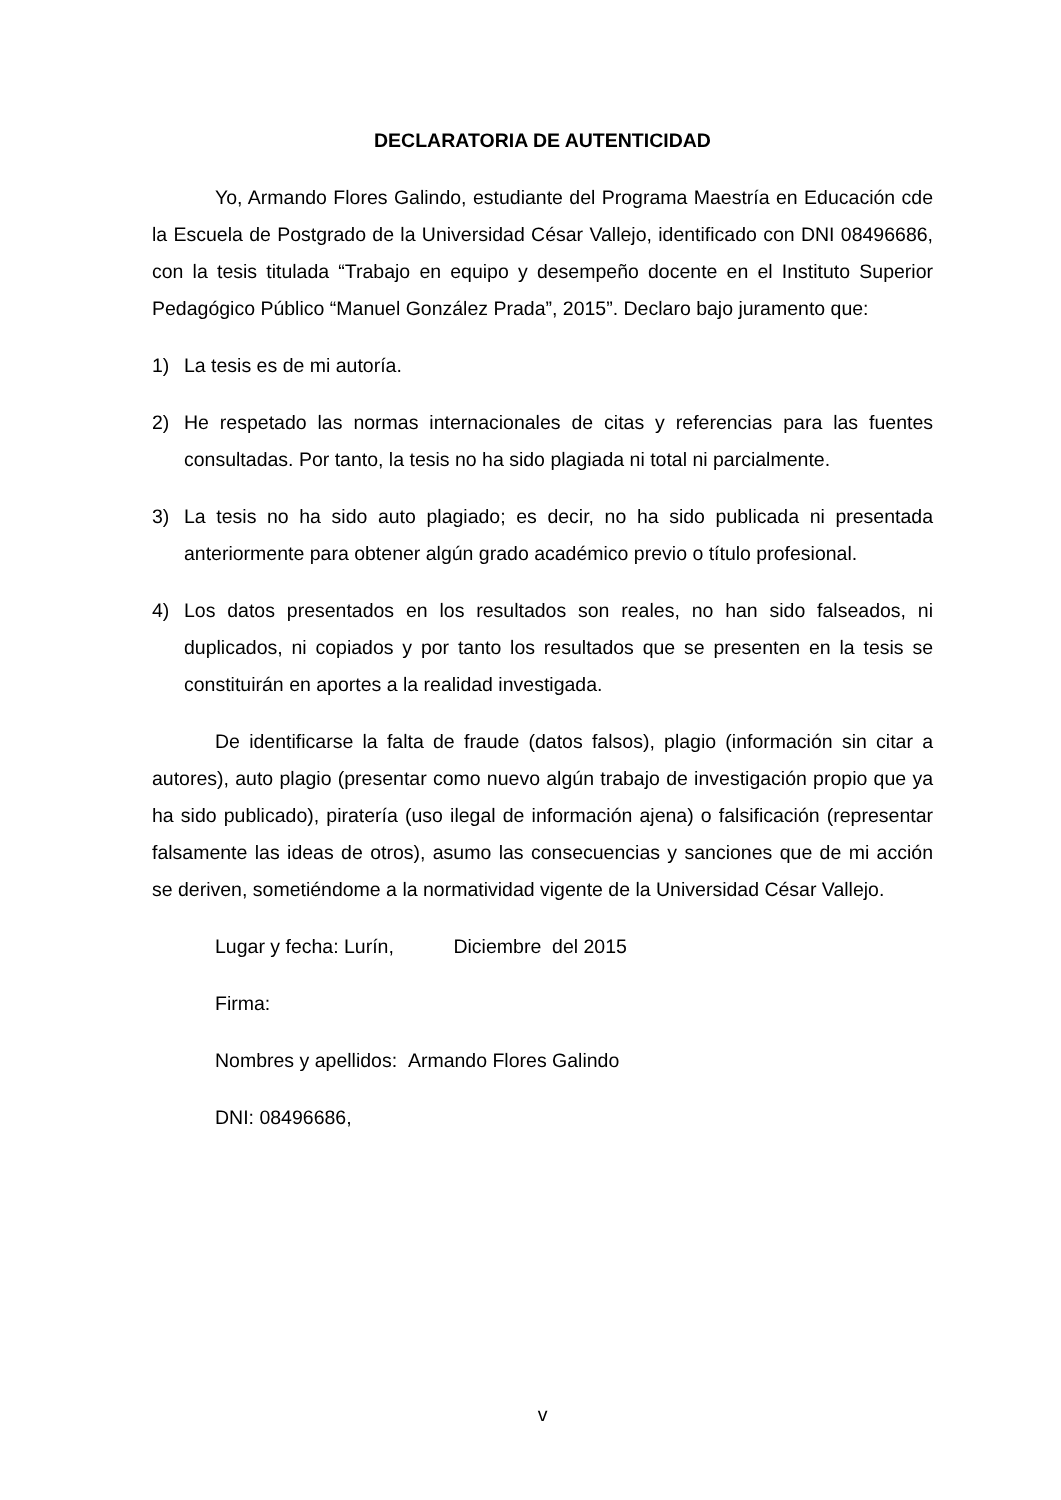DECLARATORIA DE AUTENTICIDAD
Yo, Armando Flores Galindo, estudiante del Programa Maestría en Educación cde la Escuela de Postgrado de la Universidad César Vallejo, identificado con DNI 08496686, con la tesis titulada “Trabajo en equipo y desempeño docente en el Instituto Superior Pedagógico Público “Manuel González Prada”, 2015”. Declaro bajo juramento que:
1) La tesis es de mi autoría.
2) He respetado las normas internacionales de citas y referencias para las fuentes consultadas. Por tanto, la tesis no ha sido plagiada ni total ni parcialmente.
3) La tesis no ha sido auto plagiado; es decir, no ha sido publicada ni presentada anteriormente para obtener algún grado académico previo o título profesional.
4) Los datos presentados en los resultados son reales, no han sido falseados, ni duplicados, ni copiados y por tanto los resultados que se presenten en la tesis se constituirán en aportes a la realidad investigada.
De identificarse la falta de fraude (datos falsos), plagio (información sin citar a autores), auto plagio (presentar como nuevo algún trabajo de investigación propio que ya ha sido publicado), piratería (uso ilegal de información ajena) o falsificación (representar falsamente las ideas de otros), asumo las consecuencias y sanciones que de mi acción se deriven, sometiéndome a la normatividad vigente de la Universidad César Vallejo.
Lugar y fecha: Lurín, Diciembre del 2015
Firma:
Nombres y apellidos: Armando Flores Galindo
DNI: 08496686,
v